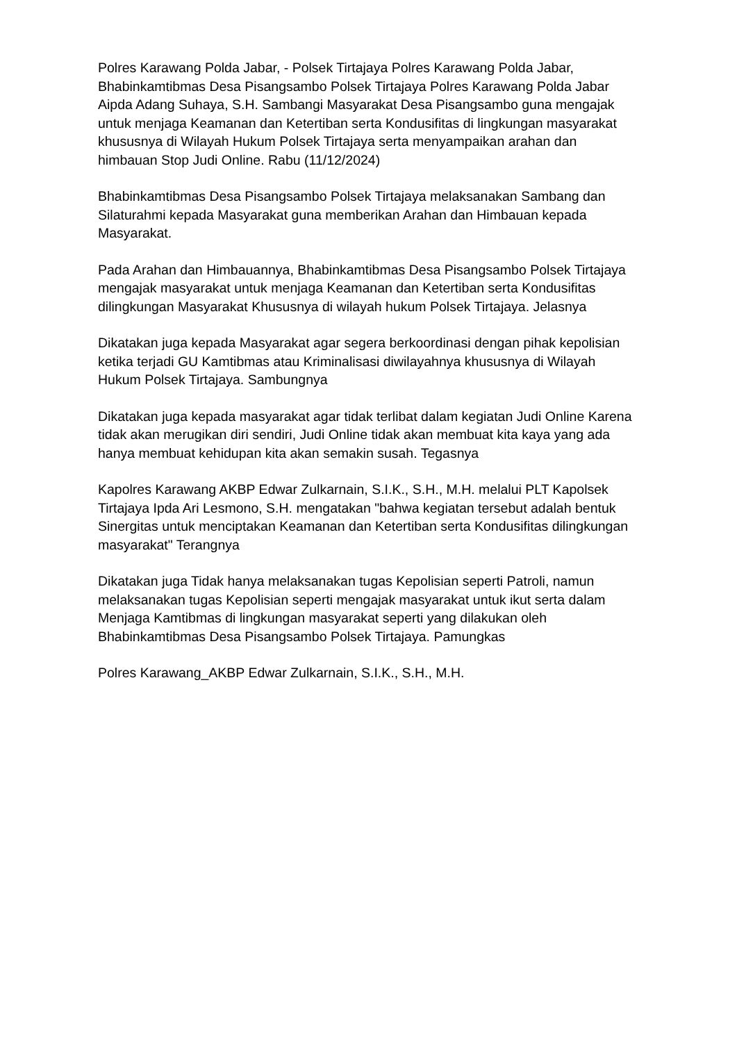Polres Karawang Polda Jabar, - Polsek Tirtajaya Polres Karawang Polda Jabar, Bhabinkamtibmas Desa Pisangsambo Polsek Tirtajaya Polres Karawang Polda Jabar Aipda Adang Suhaya, S.H. Sambangi Masyarakat Desa Pisangsambo guna mengajak untuk menjaga Keamanan dan Ketertiban serta Kondusifitas di lingkungan masyarakat khususnya di Wilayah Hukum Polsek Tirtajaya serta menyampaikan arahan dan himbauan Stop Judi Online. Rabu (11/12/2024)
Bhabinkamtibmas Desa Pisangsambo Polsek Tirtajaya melaksanakan Sambang dan Silaturahmi kepada Masyarakat guna memberikan Arahan dan Himbauan kepada Masyarakat.
Pada Arahan dan Himbauannya, Bhabinkamtibmas Desa Pisangsambo Polsek Tirtajaya mengajak masyarakat untuk menjaga Keamanan dan Ketertiban serta Kondusifitas dilingkungan Masyarakat Khususnya di wilayah hukum Polsek Tirtajaya. Jelasnya
Dikatakan juga kepada Masyarakat agar segera berkoordinasi dengan pihak kepolisian ketika terjadi GU Kamtibmas atau Kriminalisasi diwilayahnya khususnya di Wilayah Hukum Polsek Tirtajaya. Sambungnya
Dikatakan juga kepada masyarakat agar tidak terlibat dalam kegiatan Judi Online Karena tidak akan merugikan diri sendiri, Judi Online tidak akan membuat kita kaya yang ada hanya membuat kehidupan kita akan semakin susah. Tegasnya
Kapolres Karawang AKBP Edwar Zulkarnain, S.I.K., S.H., M.H. melalui PLT Kapolsek Tirtajaya Ipda Ari Lesmono, S.H. mengatakan "bahwa kegiatan tersebut adalah bentuk Sinergitas untuk menciptakan Keamanan dan Ketertiban serta Kondusifitas dilingkungan masyarakat" Terangnya
Dikatakan juga Tidak hanya melaksanakan tugas Kepolisian seperti Patroli, namun melaksanakan tugas Kepolisian seperti mengajak masyarakat untuk ikut serta dalam Menjaga Kamtibmas di lingkungan masyarakat seperti yang dilakukan oleh Bhabinkamtibmas Desa Pisangsambo Polsek Tirtajaya. Pamungkas
Polres Karawang_AKBP Edwar Zulkarnain, S.I.K., S.H., M.H.